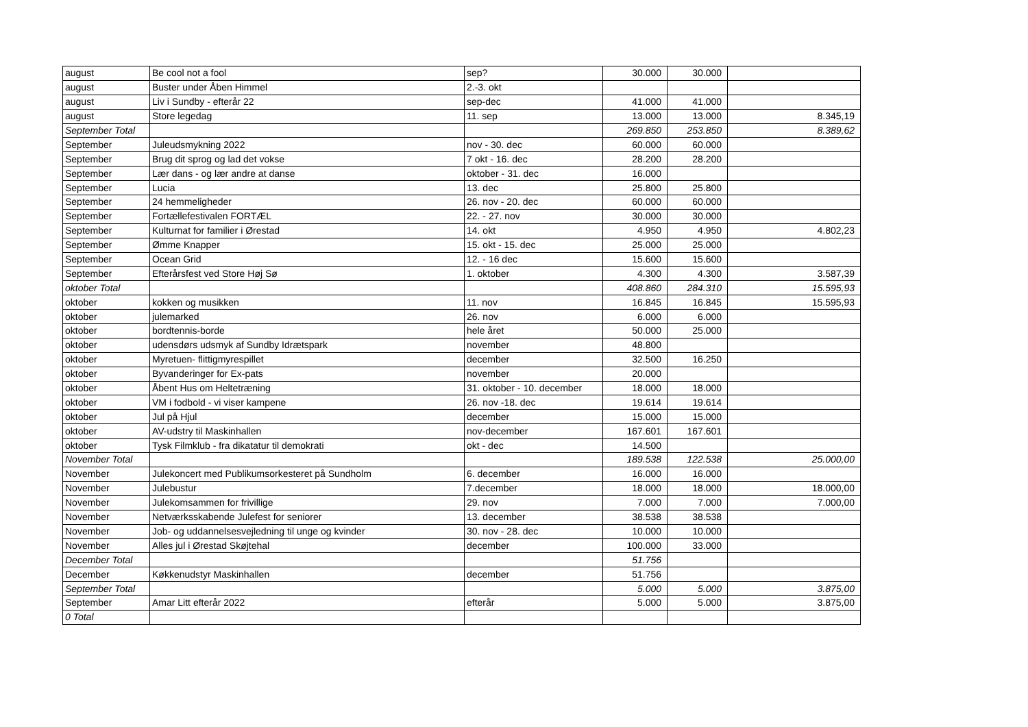| august | Be cool not a fool | sep? | 30.000 | 30.000 | |
| august | Buster under Åben Himmel | 2.-3. okt | | | |
| august | Liv i Sundby - efterår 22 | sep-dec | 41.000 | 41.000 | |
| august | Store legedag | 11. sep | 13.000 | 13.000 | 8.345,19 |
| September Total | | | 269.850 | 253.850 | 8.389,62 |
| September | Juleudsmykning 2022 | nov - 30. dec | 60.000 | 60.000 | |
| September | Brug dit sprog og lad det vokse | 7 okt - 16. dec | 28.200 | 28.200 | |
| September | Lær dans - og lær andre at danse | oktober - 31. dec | 16.000 | | |
| September | Lucia | 13. dec | 25.800 | 25.800 | |
| September | 24 hemmeligheder | 26. nov - 20. dec | 60.000 | 60.000 | |
| September | Fortællefestivalen FORTÆL | 22. - 27. nov | 30.000 | 30.000 | |
| September | Kulturnat for familier i Ørestad | 14. okt | 4.950 | 4.950 | 4.802,23 |
| September | Ømme Knapper | 15. okt - 15. dec | 25.000 | 25.000 | |
| September | Ocean Grid | 12. - 16 dec | 15.600 | 15.600 | |
| September | Efterårsfest ved Store Høj Sø | 1. oktober | 4.300 | 4.300 | 3.587,39 |
| oktober Total | | | 408.860 | 284.310 | 15.595,93 |
| oktober | kokken og musikken | 11. nov | 16.845 | 16.845 | 15.595,93 |
| oktober | julemarked | 26. nov | 6.000 | 6.000 | |
| oktober | bordtennis-borde | hele året | 50.000 | 25.000 | |
| oktober | udensdørs udsmyk af Sundby Idrætspark | november | 48.800 | | |
| oktober | Myretuen- flittigmyrespillet | december | 32.500 | 16.250 | |
| oktober | Byvanderinger for Ex-pats | november | 20.000 | | |
| oktober | Åbent Hus om Heltetræning | 31. oktober - 10. december | 18.000 | 18.000 | |
| oktober | VM i fodbold - vi viser kampene | 26. nov -18. dec | 19.614 | 19.614 | |
| oktober | Jul på Hjul | december | 15.000 | 15.000 | |
| oktober | AV-udstry til Maskinhallen | nov-december | 167.601 | 167.601 | |
| oktober | Tysk Filmklub - fra dikatatur til demokrati | okt - dec | 14.500 | | |
| November Total | | | 189.538 | 122.538 | 25.000,00 |
| November | Julekoncert med Publikumsorkesteret på Sundholm | 6. december | 16.000 | 16.000 | |
| November | Julebustur | 7.december | 18.000 | 18.000 | 18.000,00 |
| November | Julekomsammen for frivillige | 29. nov | 7.000 | 7.000 | 7.000,00 |
| November | Netværksskabende Julefest for seniorer | 13. december | 38.538 | 38.538 | |
| November | Job- og uddannelsesvejledning til unge og kvinder | 30. nov - 28. dec | 10.000 | 10.000 | |
| November | Alles jul i Ørestad Skøjtehal | december | 100.000 | 33.000 | |
| December Total | | | 51.756 | | |
| December | Køkkenudstyr Maskinhallen | december | 51.756 | | |
| September Total | | | 5.000 | 5.000 | 3.875,00 |
| September | Amar Litt efterår 2022 | efterår | 5.000 | 5.000 | 3.875,00 |
| 0 Total | | | | | |